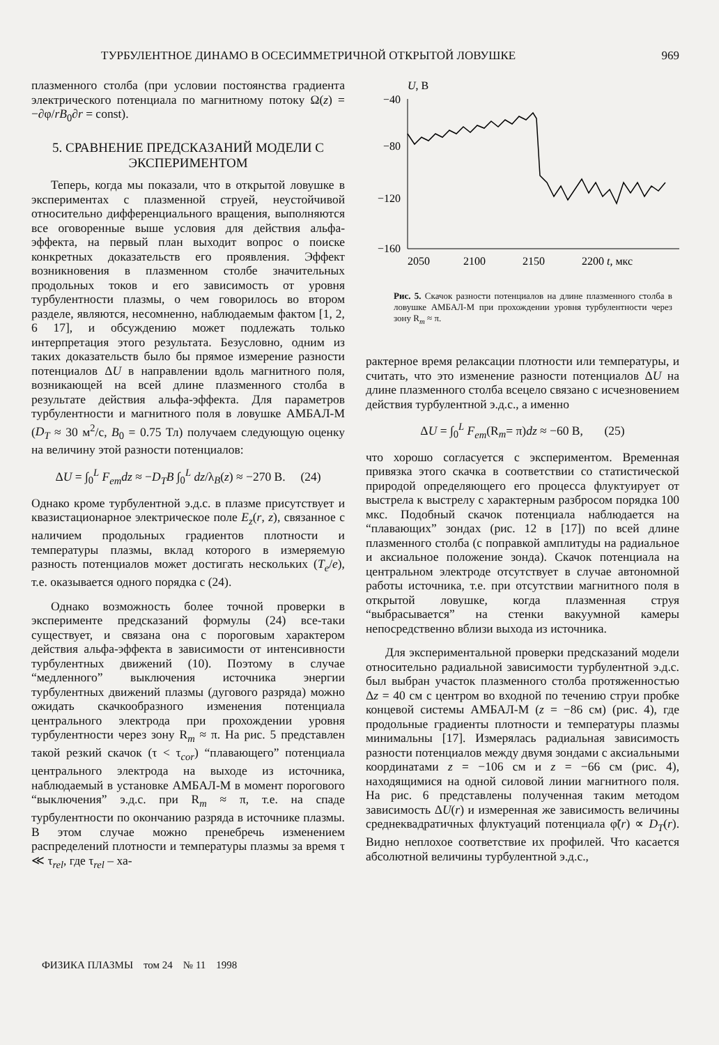ТУРБУЛЕНТНОЕ ДИНАМО В ОСЕСИММЕТРИЧНОЙ ОТКРЫТОЙ ЛОВУШКЕ 969
плазменного столба (при условии постоянства градиента электрического потенциала по магнитному потоку Ω(z) = −∂φ/rB<sub>0</sub>∂r = const).
5. СРАВНЕНИЕ ПРЕДСКАЗАНИЙ МОДЕЛИ С ЭКСПЕРИМЕНТОМ
Теперь, когда мы показали, что в открытой ловушке в экспериментах с плазменной струей, неустойчивой относительно дифференциального вращения, выполняются все оговоренные выше условия для действия альфа-эффекта, на первый план выходит вопрос о поиске конкретных доказательств его проявления. Эффект возникновения в плазменном столбе значительных продольных токов и его зависимость от уровня турбулентности плазмы, о чем говорилось во втором разделе, являются, несомненно, наблюдаемым фактом [1, 2, 6 17], и обсуждению может подлежать только интерпретация этого результата. Безусловно, одним из таких доказательств было бы прямое измерение разности потенциалов ΔU в направлении вдоль магнитного поля, возникающей на всей длине плазменного столба в результате действия альфа-эффекта. Для параметров турбулентности и магнитного поля в ловушке АМБАЛ-М (D<sub>T</sub> ≈ 30 м<sup>2</sup>/с, B<sub>0</sub> = 0.75 Тл) получаем следующую оценку на величину этой разности потенциалов:
ΔU = ∫<sub>0</sub><sup>L</sup> F<sub>em</sub>dz ≈ −D<sub>T</sub>B ∫<sub>0</sub><sup>L</sup> dz/λ<sub>B</sub>(z) ≈ −270 В. (24)
Однако кроме турбулентной э.д.с. в плазме присутствует и квазистационарное электрическое поле E<sub>z</sub>(r, z), связанное с наличием продольных градиентов плотности и температуры плазмы, вклад которого в измеряемую разность потенциалов может достигать нескольких (T<sub>e</sub>/e), т.е. оказывается одного порядка с (24).
Однако возможность более точной проверки в эксперименте предсказаний формулы (24) все-таки существует, и связана она с пороговым характером действия альфа-эффекта в зависимости от интенсивности турбулентных движений (10). Поэтому в случае “медленного” выключения источника энергии турбулентных движений плазмы (дугового разряда) можно ожидать скачкообразного изменения потенциала центрального электрода при прохождении уровня турбулентности через зону R<sub>m</sub> ≈ π. На рис. 5 представлен такой резкий скачок (τ < τ<sub>cor</sub>) “плавающего” потенциала центрального электрода на выходе из источника, наблюдаемый в установке АМБАЛ-М в момент порогового “выключения” э.д.с. при R<sub>m</sub> ≈ π, т.е. на спаде турбулентности по окончанию разряда в источнике плазмы. В этом случае можно пренебречь изменением распределений плотности и температуры плазмы за время τ ≪ τ<sub>rel</sub>, где τ<sub>rel</sub> – ха-
U, В
−40
−80
−120
−160
2050
2100
2150
2200 t, мкс
Рис. 5. Скачок разности потенциалов на длине плазменного столба в ловушке АМБАЛ-М при прохождении уровня турбулентности через зону R<sub>m</sub> ≈ π.
рактерное время релаксации плотности или температуры, и считать, что это изменение разности потенциалов ΔU на длине плазменного столба всецело связано с исчезновением действия турбулентной э.д.с., а именно
ΔU = ∫<sub>0</sub><sup>L</sup> F<sub>em</sub>(R<sub>m</sub>= π)dz ≈ −60 В, (25)
что хорошо согласуется с экспериментом. Временная привязка этого скачка в соответствии со статистической природой определяющего его процесса флуктуирует от выстрела к выстрелу с характерным разбросом порядка 100 мкс. Подобный скачок потенциала наблюдается на “плавающих” зондах (рис. 12 в [17]) по всей длине плазменного столба (с поправкой амплитуды на радиальное и аксиальное положение зонда). Скачок потенциала на центральном электроде отсутствует в случае автономной работы источника, т.е. при отсутствии магнитного поля в открытой ловушке, когда плазменная струя “выбрасывается” на стенки вакуумной камеры непосредственно вблизи выхода из источника.
Для экспериментальной проверки предсказаний модели относительно радиальной зависимости турбулентной э.д.с. был выбран участок плазменного столба протяженностью Δz = 40 см с центром во входной по течению струи пробке концевой системы АМБАЛ-М (z = −86 см) (рис. 4), где продольные градиенты плотности и температуры плазмы минимальны [17]. Измерялась радиальная зависимость разности потенциалов между двумя зондами с аксиальными координатами z = −106 см и z = −66 см (рис. 4), находящимися на одной силовой линии магнитного поля. На рис. 6 представлены полученная таким методом зависимость ΔU(r) и измеренная же зависимость величины среднеквадратичных флуктуаций потенциала φ̃(r) ∝ D<sub>T</sub>(r). Видно неплохое соответствие их профилей. Что касается абсолютной величины турбулентной э.д.с.,
ФИЗИКА ПЛАЗМЫ том 24 № 11 1998